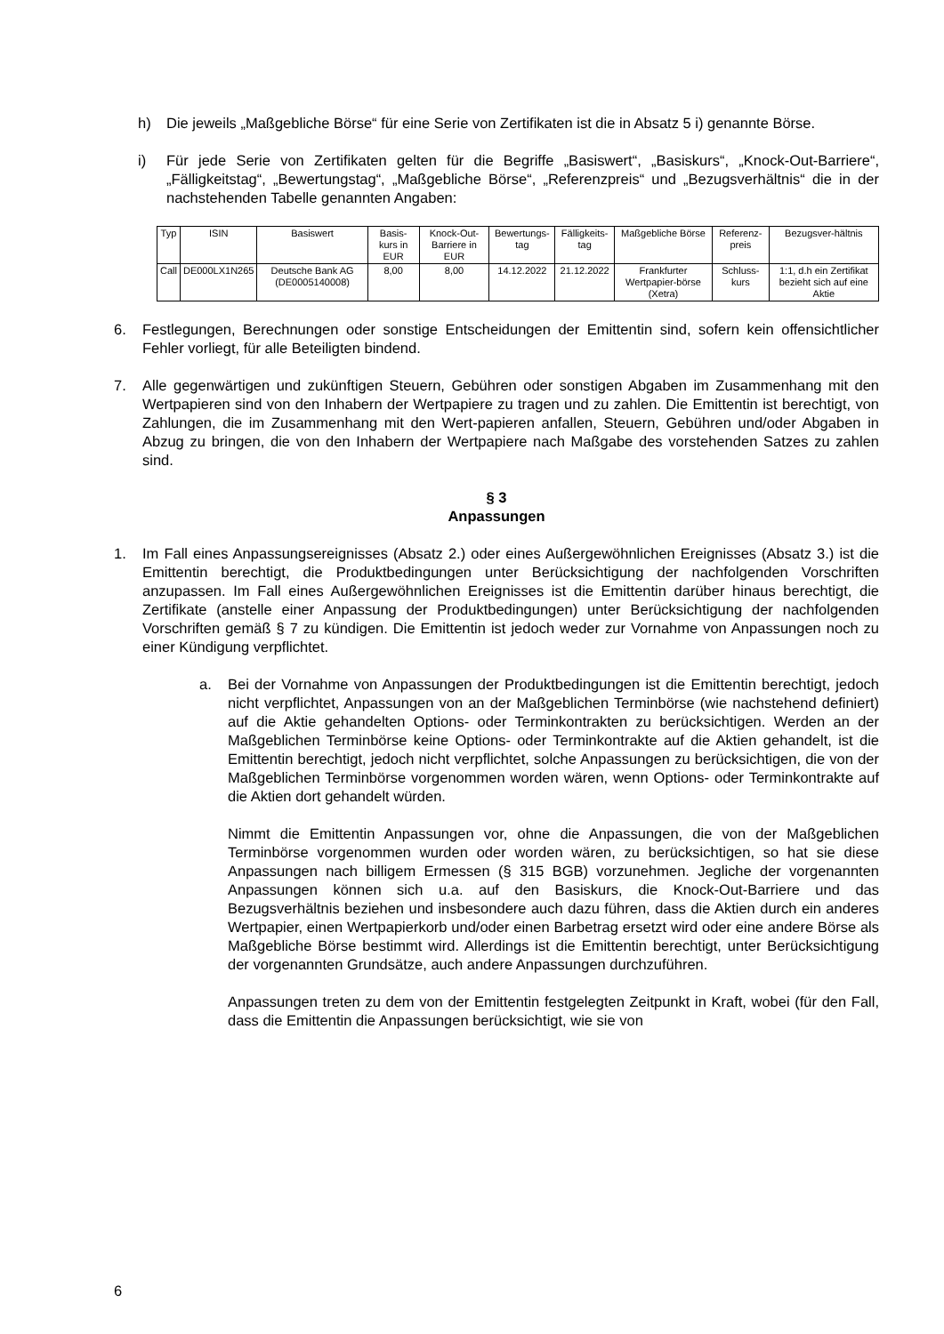h) Die jeweils „Maßgebliche Börse“ für eine Serie von Zertifikaten ist die in Absatz 5 i) genannte Börse.
i) Für jede Serie von Zertifikaten gelten für die Begriffe „Basiswert“, „Basiskurs“, „Knock-Out-Barriere“, „Fälligkeitstag“, „Bewertungstag“, „Maßgebliche Börse“, „Referenzpreis“ und „Bezugsverhältnis“ die in der nachstehenden Tabelle genannten Angaben:
| Typ | ISIN | Basiswert | Basis-kurs in EUR | Knock-Out-Barriere in EUR | Bewertungs-tag | Fälligkeits-tag | Maßgebliche Börse | Referenz-preis | Bezugsver-hältnis |
| --- | --- | --- | --- | --- | --- | --- | --- | --- | --- |
| Call | DE000LX1N265 | Deutsche Bank AG (DE0005140008) | 8,00 | 8,00 | 14.12.2022 | 21.12.2022 | Frankfurter Wertpapier-börse (Xetra) | Schluss-kurs | 1:1, d.h ein Zertifikat bezieht sich auf eine Aktie |
6. Festlegungen, Berechnungen oder sonstige Entscheidungen der Emittentin sind, sofern kein offensichtlicher Fehler vorliegt, für alle Beteiligten bindend.
7. Alle gegenwärtigen und zukünftigen Steuern, Gebühren oder sonstigen Abgaben im Zusammenhang mit den Wertpapieren sind von den Inhabern der Wertpapiere zu tragen und zu zahlen. Die Emittentin ist berechtigt, von Zahlungen, die im Zusammenhang mit den Wert-papieren anfallen, Steuern, Gebühren und/oder Abgaben in Abzug zu bringen, die von den Inhabern der Wertpapiere nach Maßgabe des vorstehenden Satzes zu zahlen sind.
§ 3
Anpassungen
1. Im Fall eines Anpassungsereignisses (Absatz 2.) oder eines Außergewöhnlichen Ereignisses (Absatz 3.) ist die Emittentin berechtigt, die Produktbedingungen unter Berücksichtigung der nachfolgenden Vorschriften anzupassen. Im Fall eines Außergewöhnlichen Ereignisses ist die Emittentin darüber hinaus berechtigt, die Zertifikate (anstelle einer Anpassung der Produktbedingungen) unter Berücksichtigung der nachfolgenden Vorschriften gemäß § 7 zu kündigen. Die Emittentin ist jedoch weder zur Vornahme von Anpassungen noch zu einer Kündigung verpflichtet.
a. Bei der Vornahme von Anpassungen der Produktbedingungen ist die Emittentin berechtigt, jedoch nicht verpflichtet, Anpassungen von an der Maßgeblichen Terminbörse (wie nachstehend definiert) auf die Aktie gehandelten Options- oder Terminkontrakten zu berücksichtigen. Werden an der Maßgeblichen Terminbörse keine Options- oder Terminkontrakte auf die Aktien gehandelt, ist die Emittentin berechtigt, jedoch nicht verpflichtet, solche Anpassungen zu berücksichtigen, die von der Maßgeblichen Terminbörse vorgenommen worden wären, wenn Options- oder Terminkontrakte auf die Aktien dort gehandelt würden.
Nimmt die Emittentin Anpassungen vor, ohne die Anpassungen, die von der Maßgeblichen Terminbörse vorgenommen wurden oder worden wären, zu berücksichtigen, so hat sie diese Anpassungen nach billigem Ermessen (§ 315 BGB) vorzunehmen. Jegliche der vorgenannten Anpassungen können sich u.a. auf den Basiskurs, die Knock-Out-Barriere und das Bezugsverhältnis beziehen und insbesondere auch dazu führen, dass die Aktien durch ein anderes Wertpapier, einen Wertpapierkorb und/oder einen Barbetrag ersetzt wird oder eine andere Börse als Maßgebliche Börse bestimmt wird. Allerdings ist die Emittentin berechtigt, unter Berücksichtigung der vorgenannten Grundsätze, auch andere Anpassungen durchzuführen.
Anpassungen treten zu dem von der Emittentin festgelegten Zeitpunkt in Kraft, wobei (für den Fall, dass die Emittentin die Anpassungen berücksichtigt, wie sie von
6